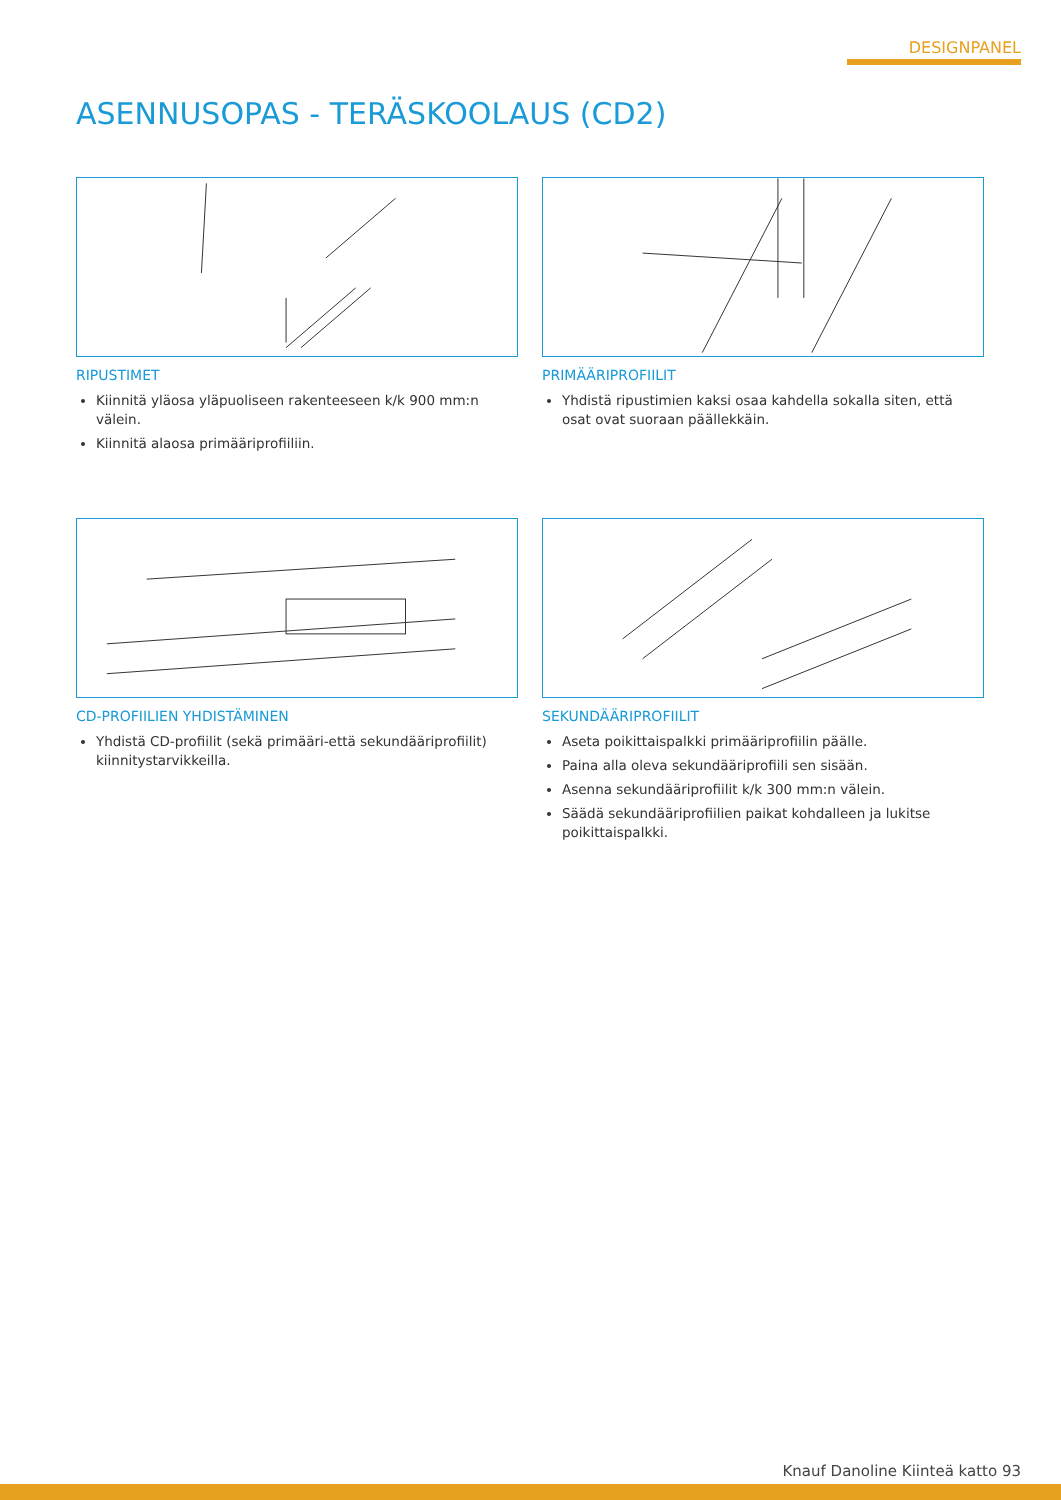DESIGNPANEL
ASENNUSOPAS - TERÄSKOOLAUS (CD2)
RIPUSTIMET
Kiinnitä yläosa yläpuoliseen rakenteeseen k/k 900 mm:n välein.
Kiinnitä alaosa primääriprofiiliin.
PRIMÄÄRIPROFIILIT
Yhdistä ripustimien kaksi osaa kahdella sokalla siten, että osat ovat suoraan päällekkäin.
CD-PROFIILIEN YHDISTÄMINEN
Yhdistä CD-profiilit (sekä primääri-että sekundääriprofiilit) kiinnitystarvikkeilla.
SEKUNDÄÄRIPROFIILIT
Aseta poikittaispalkki primääriprofiilin päälle.
Paina alla oleva sekundääriprofiili sen sisään.
Asenna sekundääriprofiilit k/k 300 mm:n välein.
Säädä sekundääriprofiilien paikat kohdalleen ja lukitse poikittaispalkki.
Knauf Danoline Kiinteä katto 93